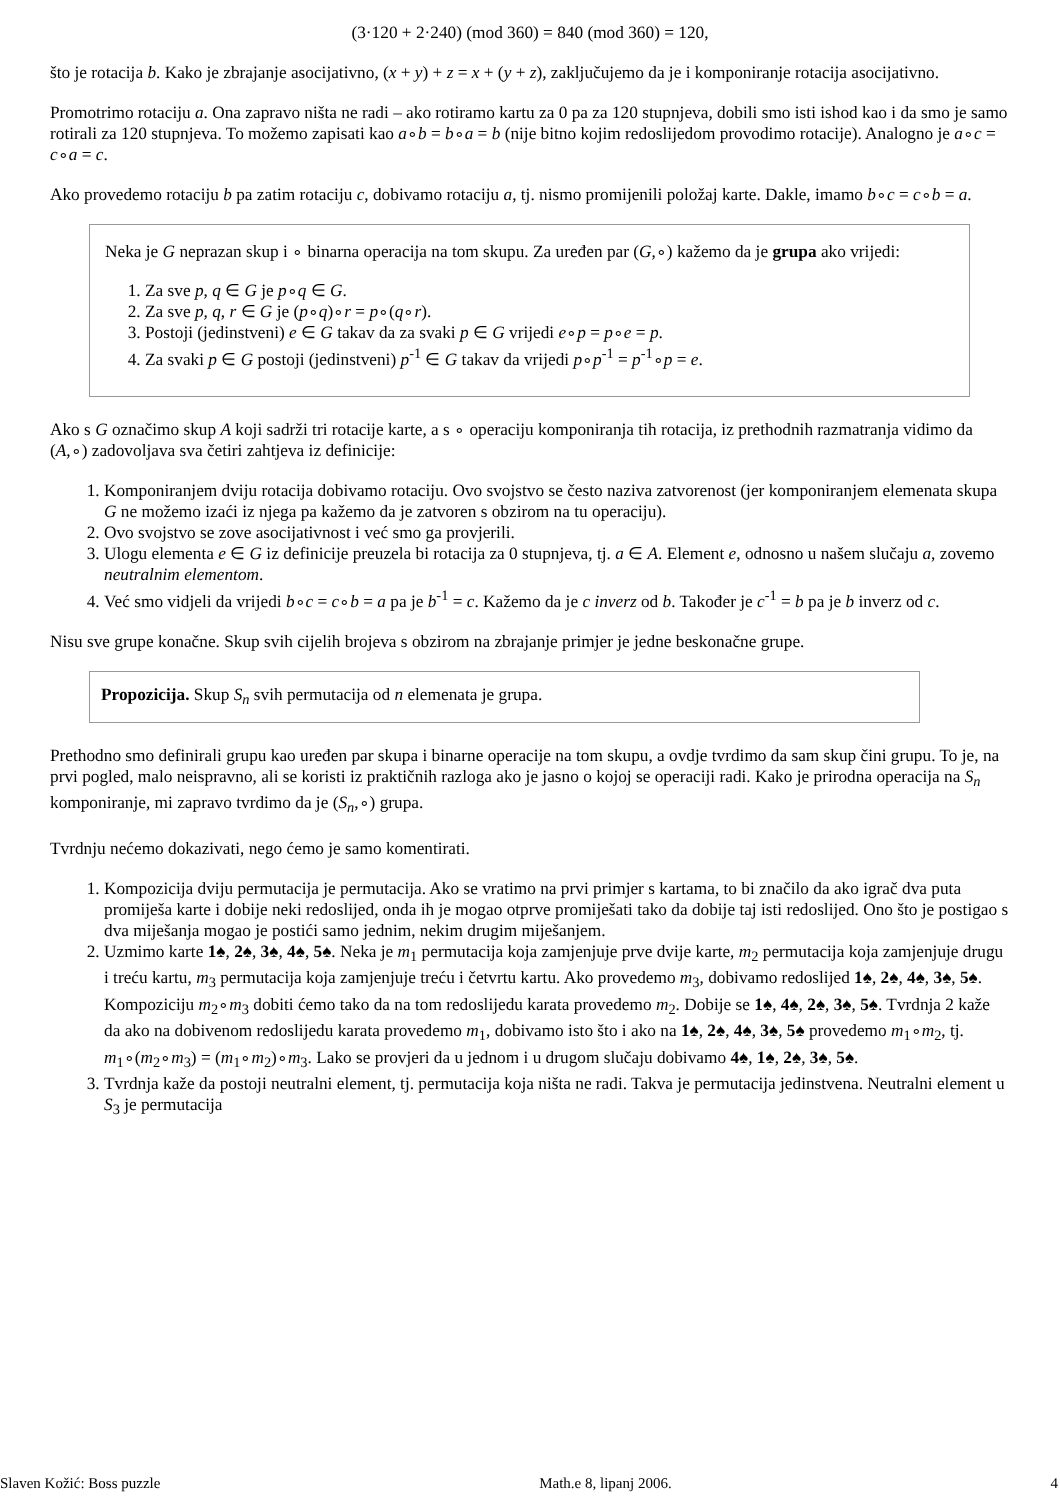(3·120 + 2·240) (mod 360) = 840 (mod 360) = 120,
što je rotacija b. Kako je zbrajanje asocijativno, (x + y) + z = x + (y + z), zaključujemo da je i komponiranje rotacija asocijativno.
Promotrimo rotaciju a. Ona zapravo ništa ne radi – ako rotiramo kartu za 0 pa za 120 stupnjeva, dobili smo isti ishod kao i da smo je samo rotirali za 120 stupnjeva. To možemo zapisati kao a∘b = b∘a = b (nije bitno kojim redoslijedom provodimo rotacije). Analogno je a∘c = c∘a = c.
Ako provedemo rotaciju b pa zatim rotaciju c, dobivamo rotaciju a, tj. nismo promijenili položaj karte. Dakle, imamo b∘c = c∘b = a.
Neka je G neprazan skup i ∘ binarna operacija na tom skupu. Za uređen par (G,∘) kažemo da je grupa ako vrijedi:
1. Za sve p, q ∈ G je p∘q ∈ G.
2. Za sve p, q, r ∈ G je (p∘q)∘r = p∘(q∘r).
3. Postoji (jedinstveni) e ∈ G takav da za svaki p ∈ G vrijedi e∘p = p∘e = p.
4. Za svaki p ∈ G postoji (jedinstveni) p<sup>-1</sup> ∈ G takav da vrijedi p∘p<sup>-1</sup> = p<sup>-1</sup>∘p = e.
Ako s G označimo skup A koji sadrži tri rotacije karte, a s ∘ operaciju komponiranja tih rotacija, iz prethodnih razmatranja vidimo da (A,∘) zadovoljava sva četiri zahtjeva iz definicije:
1. Komponiranjem dviju rotacija dobivamo rotaciju. Ovo svojstvo se često naziva zatvorenost (jer komponiranjem elemenata skupa G ne možemo izaći iz njega pa kažemo da je zatvoren s obzirom na tu operaciju).
2. Ovo svojstvo se zove asocijativnost i već smo ga provjerili.
3. Ulogu elementa e ∈ G iz definicije preuzela bi rotacija za 0 stupnjeva, tj. a ∈ A. Element e, odnosno u našem slučaju a, zovemo neutralnim elementom.
4. Već smo vidjeli da vrijedi b∘c = c∘b = a pa je b<sup>-1</sup> = c. Kažemo da je c inverz od b. Također je c<sup>-1</sup> = b pa je b inverz od c.
Nisu sve grupe konačne. Skup svih cijelih brojeva s obzirom na zbrajanje primjer je jedne beskonačne grupe.
Propozicija. Skup S<sub>n</sub> svih permutacija od n elemenata je grupa.
Prethodno smo definirali grupu kao uređen par skupa i binarne operacije na tom skupu, a ovdje tvrdimo da sam skup čini grupu. To je, na prvi pogled, malo neispravno, ali se koristi iz praktičnih razloga ako je jasno o kojoj se operaciji radi. Kako je prirodna operacija na S<sub>n</sub> komponiranje, mi zapravo tvrdimo da je (S<sub>n</sub>,∘) grupa.
Tvrdnju nećemo dokazivati, nego ćemo je samo komentirati.
1. Kompozicija dviju permutacija je permutacija. Ako se vratimo na prvi primjer s kartama, to bi značilo da ako igrač dva puta promiješa karte i dobije neki redoslijed, onda ih je mogao otprve promiješati tako da dobije taj isti redoslijed. Ono što je postigao s dva miješanja mogao je postići samo jednim, nekim drugim miješanjem.
2. Uzmimo karte 1♠, 2♠, 3♠, 4♠, 5♠. Neka je m<sub>1</sub> permutacija koja zamjenjuje prve dvije karte, m<sub>2</sub> permutacija koja zamjenjuje drugu i treću kartu, m<sub>3</sub> permutacija koja zamjenjuje treću i četvrtu kartu. Ako provedemo m<sub>3</sub>, dobivamo redoslijed 1♠, 2♠, 4♠, 3♠, 5♠. Kompoziciju m<sub>2</sub>∘m<sub>3</sub> dobiti ćemo tako da na tom redoslijedu karata provedemo m<sub>2</sub>. Dobije se 1♠, 4♠, 2♠, 3♠, 5♠. Tvrdnja 2 kaže da ako na dobivenom redoslijedu karata provedemo m<sub>1</sub>, dobivamo isto što i ako na 1♠, 2♠, 4♠, 3♠, 5♠ provedemo m<sub>1</sub>∘m<sub>2</sub>, tj. m<sub>1</sub>∘(m<sub>2</sub>∘m<sub>3</sub>) = (m<sub>1</sub>∘m<sub>2</sub>)∘m<sub>3</sub>. Lako se provjeri da u jednom i u drugom slučaju dobivamo 4♠, 1♠, 2♠, 3♠, 5♠.
3. Tvrdnja kaže da postoji neutralni element, tj. permutacija koja ništa ne radi. Takva je permutacija jedinstvena. Neutralni element u S<sub>3</sub> je permutacija
Slaven Kožić: Boss puzzle Math.e 8, lipanj 2006. 4